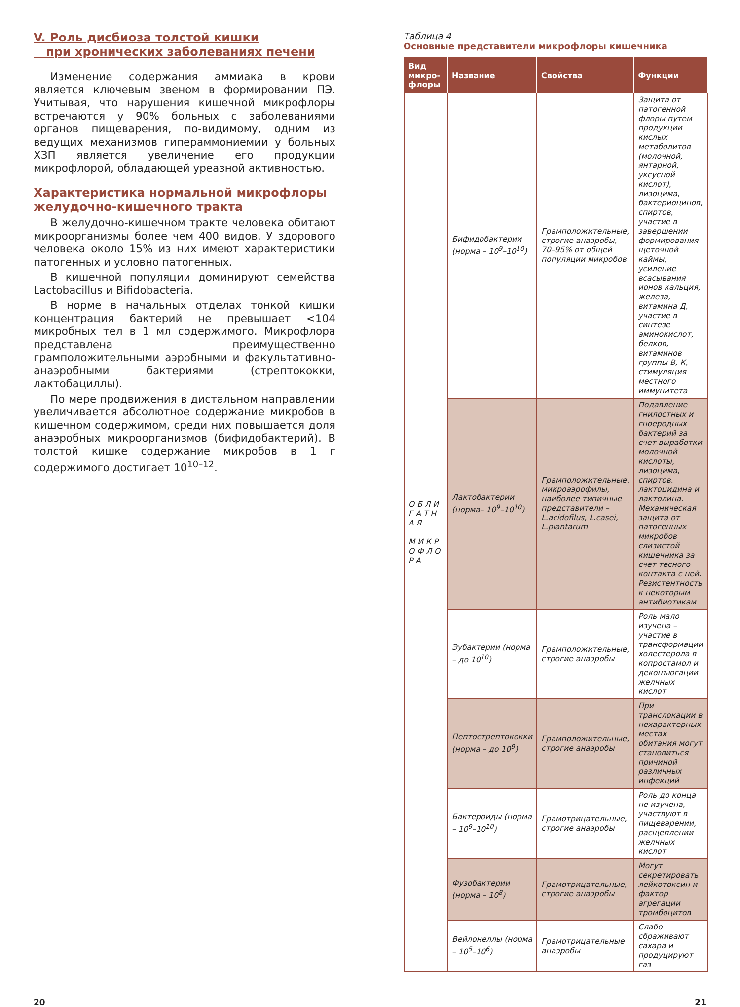V. Роль дисбиоза толстой кишки
при хронических заболеваниях печени
Изменение содержания аммиака в крови является ключевым звеном в формировании ПЭ. Учитывая, что нарушения кишечной микрофлоры встречаются у 90% больных с заболеваниями органов пищеварения, по-видимому, одним из ведущих механизмов гипераммониемии у больных ХЗП является увеличение его продукции микрофлорой, обладающей уреазной активностью.
Характеристика нормальной микрофлоры желудочно-кишечного тракта
В желудочно-кишечном тракте человека обитают микроорганизмы более чем 400 видов. У здорового человека около 15% из них имеют характеристики патогенных и условно патогенных.
В кишечной популяции доминируют семейства Lactobacillus и Bifidobacteria.
В норме в начальных отделах тонкой кишки концентрация бактерий не превышает <104 микробных тел в 1 мл содержимого. Микрофлора представлена преимущественно грамположительными аэробными и факультативно-анаэробными бактериями (стрептококки, лактобациллы).
По мере продвижения в дистальном направлении увеличивается абсолютное содержание микробов в кишечном содержимом, среди них повышается доля анаэробных микроорганизмов (бифидобактерий). В толстой кишке содержание микробов в 1 г содержимого достигает 10<sup>10–12</sup>.
Таблица 4
Основные представители микрофлоры кишечника
| Вид микро-флоры | Название | Свойства | Функции |
| --- | --- | --- | --- |
| О Б Л И Г А Т Н А Я М И К Р О Ф Л О Р А | Бифидобактерии (норма – 10<sup>9</sup>–10<sup>10</sup>) | Грамположительные, строгие анаэробы, 70–95% от общей популяции микробов | Защита от патогенной флоры путем продукции кислых метаболитов (молочной, янтарной, уксусной кислот), лизоцима, бактериоцинов, спиртов, участие в завершении формирования щеточной каймы, усиление всасывания ионов кальция, железа, витамина Д, участие в синтезе аминокислот, белков, витаминов группы В, К, стимуляция местного иммунитета |
| | Лактобактерии (норма– 10<sup>9</sup>–10<sup>10</sup>) | Грамположительные, микроаэрофилы, наиболее типичные представители – L.acidofilus, L.casei, L.plantarum | Подавление гнилостных и гноеродных бактерий за счет выработки молочной кислоты, лизоцима, спиртов, лактоцидина и лактолина. Механическая защита от патогенных микробов слизистой кишечника за счет тесного контакта с ней. Резистентность к некоторым антибиотикам |
| | Эубактерии (норма – до 10<sup>10</sup>) | Грамположительные, строгие анаэробы | Роль мало изучена – участие в трансформации холестерола в копростамол и деконъюгации желчных кислот |
| | Пептострептококки (норма – до 10<sup>9</sup>) | Грамположительные, строгие анаэробы | При транслокации в нехарактерных местах обитания могут становиться причиной различных инфекций |
| | Бактероиды (норма – 10<sup>9</sup>–10<sup>10</sup>) | Грамотрицательные, строгие анаэробы | Роль до конца не изучена, участвуют в пищеварении, расщеплении желчных кислот |
| | Фузобактерии (норма – 10<sup>8</sup>) | Грамотрицательные, строгие анаэробы | Могут секретировать лейкотоксин и фактор агрегации тромбоцитов |
| | Вейлонеллы (норма – 10<sup>5</sup>–10<sup>6</sup>) | Грамотрицательные анаэробы | Слабо сбраживают сахара и продуцируют газ |
20 21